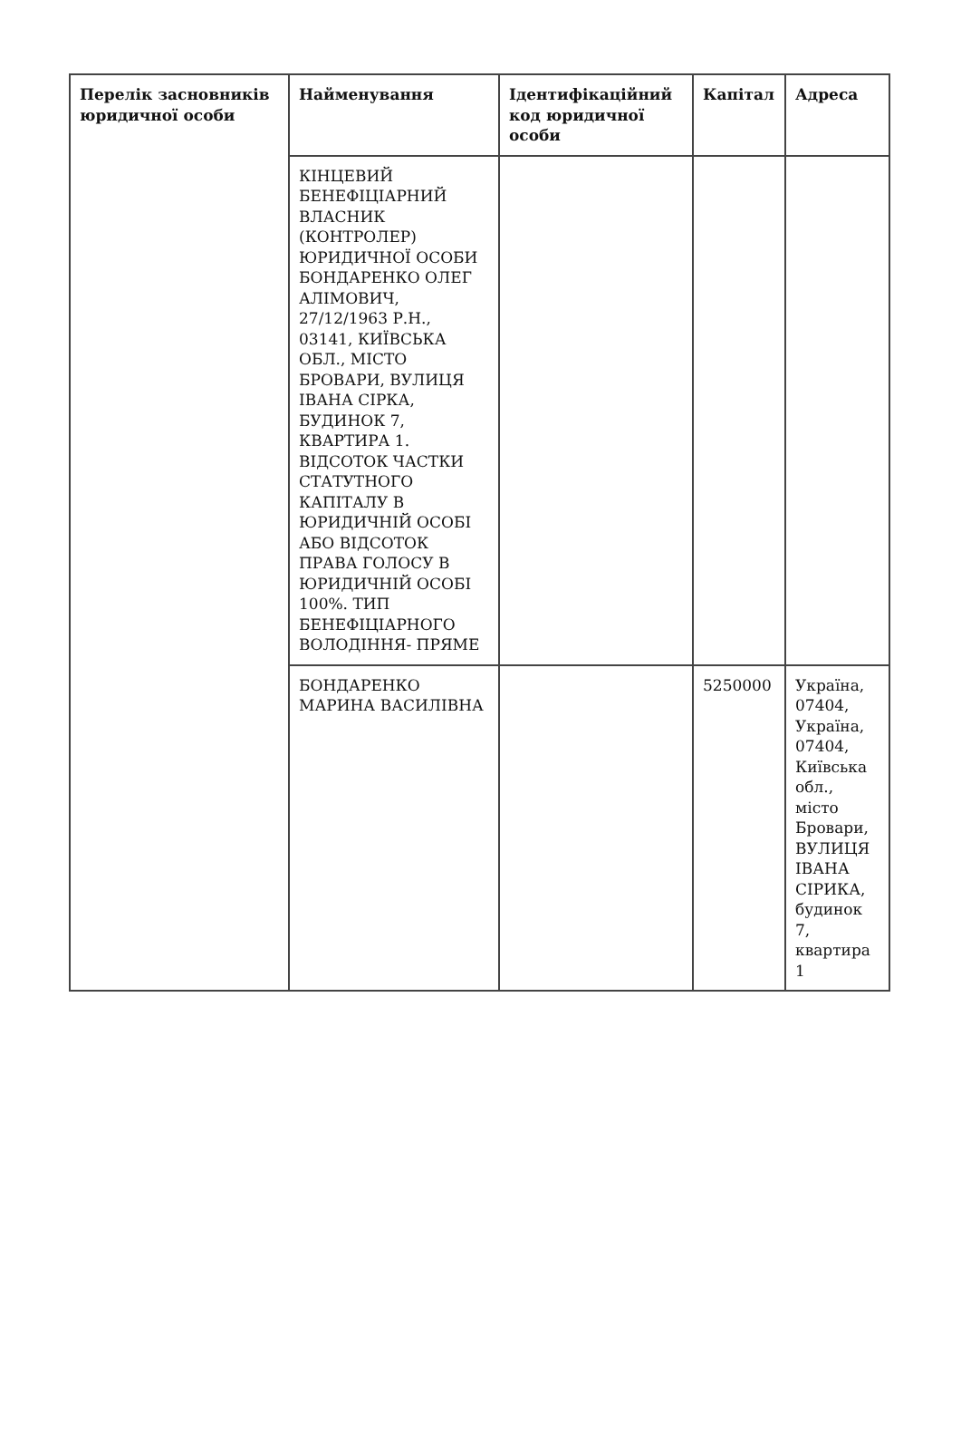| Перелік засновників юридичної особи | Найменування | Ідентифікаційний код юридичної особи | Капітал | Адреса |
| --- | --- | --- | --- | --- |
| | КІНЦЕВИЙ БЕНЕФІЦІАРНИЙ ВЛАСНИК (КОНТРОЛЕР) ЮРИДИЧНОЇ ОСОБИ БОНДАРЕНКО ОЛЕГ АЛІМОВИЧ, 27/12/1963 Р.Н., 03141, КИЇВСЬКА ОБЛ., МІСТО БРОВАРИ, ВУЛИЦЯ ІВАНА СІРКА, БУДИНОК 7, КВАРТИРА 1. ВІДСОТОК ЧАСТКИ СТАТУТНОГО КАПІТАЛУ В ЮРИДИЧНІЙ ОСОБІ АБО ВІДСОТОК ПРАВА ГОЛОСУ В ЮРИДИЧНІЙ ОСОБІ 100%. ТИП БЕНЕФІЦІАРНОГО ВОЛОДІННЯ- ПРЯМЕ | | | |
| | БОНДАРЕНКО МАРИНА ВАСИЛІВНА | | 5250000 | Україна, 07404, Україна, 07404, Київська обл., місто Бровари, ВУЛИЦЯ ІВАНА СІРИКА, будинок 7, квартира 1 |